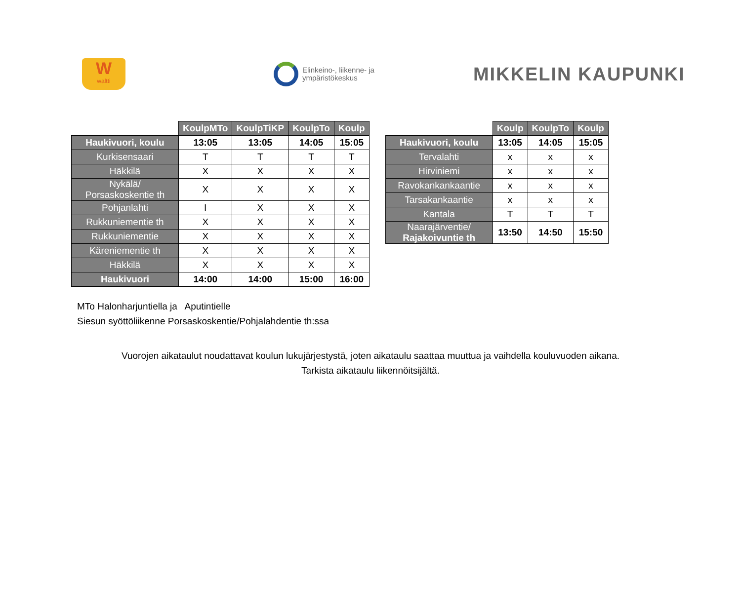W
waltti
Elinkeino-, liikenne- ja
ympäristökeskus
MIKKELIN KAUPUNKI
| | KoulpMTo | KoulpTiKP | KoulpTo | Koulp |
| --- | --- | --- | --- | --- |
| Haukivuori, koulu | 13:05 | 13:05 | 14:05 | 15:05 |
| Kurkisensaari | T | T | T | T |
| Häkkilä | X | X | X | X |
| Nykälä/ Porsaskoskentie th | X | X | X | X |
| Pohjanlahti | I | X | X | X |
| Rukkuniementie th | X | X | X | X |
| Rukkuniementie | X | X | X | X |
| Käreniementie th | X | X | X | X |
| Häkkilä | X | X | X | X |
| Haukivuori | 14:00 | 14:00 | 15:00 | 16:00 |
| | Koulp | KoulpTo | Koulp |
| --- | --- | --- | --- |
| Haukivuori, koulu | 13:05 | 14:05 | 15:05 |
| Tervalahti | x | x | x |
| Hirviniemi | x | x | x |
| Ravokankankaantie | x | x | x |
| Tarsakankaantie | x | x | x |
| Kantala | T | T | T |
| Naarajärventie/ Rajakoivuntie th | 13:50 | 14:50 | 15:50 |
MTo Halonharjuntiella ja Aputintielle
Siesun syöttöliikenne Porsaskoskentie/Pohjalahdentie th:ssa
Vuorojen aikataulut noudattavat koulun lukujärjestystä, joten aikataulu saattaa muuttua ja vaihdella kouluvuoden aikana.
Tarkista aikataulu liikennöitsijältä.